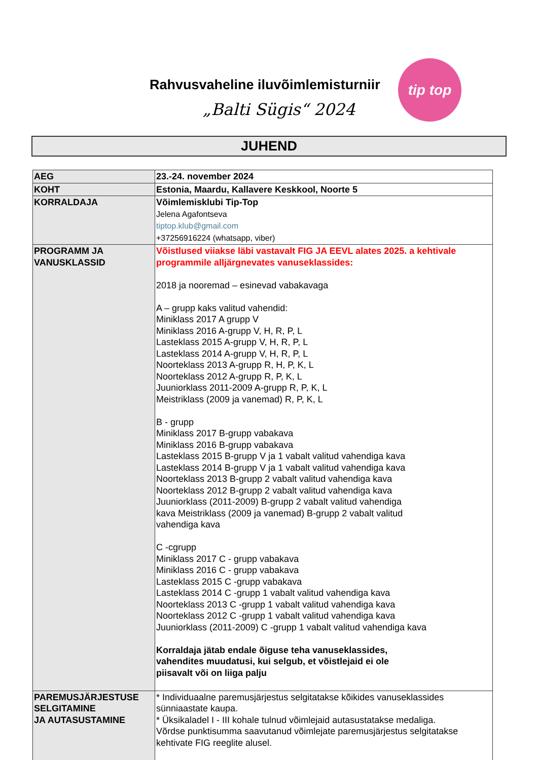Rahvusvaheline iluvõimlemisturniir
„Balti Sügis“ 2024
tip top
JUHEND
| AEG | 23.-24. november 2024 |
| KOHT | Estonia, Maardu, Kallavere Keskkool, Noorte 5 |
| KORRALDAJA | Võimlemisklubi Tip-Top Jelena Agafontseva tiptop.klub@gmail.com +37256916224 (whatsapp, viber) |
| PROGRAMM JA VANUSKLASSID | Võistlused viiakse läbi vastavalt FIG JA EEVL alates 2025. a kehtivale programmile alljärgnevates vanuseklassides: 2018 ja nooremad – esinevad vabakavaga A – grupp kaks valitud vahendid: Miniklass 2017 A grupp V Miniklass 2016 A-grupp V, H, R, P, L Lasteklass 2015 A-grupp V, H, R, P, L Lasteklass 2014 A-grupp V, H, R, P, L Noorteklass 2013 A-grupp R, H, P, K, L Noorteklass 2012 A-grupp R, P, K, L Juuniorklass 2011-2009 A-grupp R, P, K, L Meistriklass (2009 ja vanemad) R, P, K, L B - grupp Miniklass 2017 B-grupp vabakava Miniklass 2016 B-grupp vabakava Lasteklass 2015 B-grupp V ja 1 vabalt valitud vahendiga kava Lasteklass 2014 B-grupp V ja 1 vabalt valitud vahendiga kava Noorteklass 2013 B-grupp 2 vabalt valitud vahendiga kava Noorteklass 2012 B-grupp 2 vabalt valitud vahendiga kava Juuniorklass (2011-2009) B-grupp 2 vabalt valitud vahendiga kava Meistriklass (2009 ja vanemad) B-grupp 2 vabalt valitud vahendiga kava C -cgrupp Miniklass 2017 C - grupp vabakava Miniklass 2016 C - grupp vabakava Lasteklass 2015 C -grupp vabakava Lasteklass 2014 C -grupp 1 vabalt valitud vahendiga kava Noorteklass 2013 C -grupp 1 vabalt valitud vahendiga kava Noorteklass 2012 C -grupp 1 vabalt valitud vahendiga kava Juuniorklass (2011-2009) C -grupp 1 vabalt valitud vahendiga kava Korraldaja jätab endale õiguse teha vanuseklassides, vahendites muudatusi, kui selgub, et võistlejaid ei ole piisavalt või on liiga palju |
| PAREMUSJÄRJESTUSE SELGITAMINE JA AUTASUSTAMINE | * Individuaalne paremusjärjestus selgitatakse kõikides vanuseklassides sünniaastate kaupa. * Üksikaladel I - III kohale tulnud võimlejaid autasustatakse medaliga. Võrdse punktisumma saavutanud võimlejate paremusjärjestus selgitatakse kehtivate FIG reeglite alusel. |